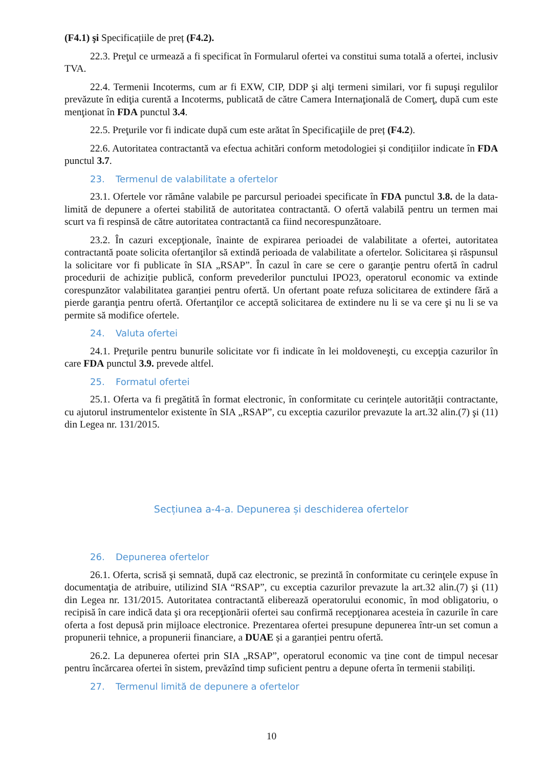(F4.1) şi Specificațiile de preț (F4.2).
22.3. Preţul ce urmează a fi specificat în Formularul ofertei va constitui suma totală a ofertei, inclusiv TVA.
22.4. Termenii Incoterms, cum ar fi EXW, CIP, DDP şi alţi termeni similari, vor fi supuşi regulilor prevăzute în ediţia curentă a Incoterms, publicată de către Camera Internaţională de Comerţ, după cum este menţionat în FDA punctul 3.4.
22.5. Preţurile vor fi indicate după cum este arătat în Specificaţiile de preț (F4.2).
22.6. Autoritatea contractantă va efectua achitări conform metodologiei și condițiilor indicate în FDA punctul 3.7.
23. Termenul de valabilitate a ofertelor
23.1. Ofertele vor rămâne valabile pe parcursul perioadei specificate în FDA punctul 3.8. de la data-limită de depunere a ofertei stabilită de autoritatea contractantă. O ofertă valabilă pentru un termen mai scurt va fi respinsă de către autoritatea contractantă ca fiind necorespunzătoare.
23.2. În cazuri excepţionale, înainte de expirarea perioadei de valabilitate a ofertei, autoritatea contractantă poate solicita ofertanţilor să extindă perioada de valabilitate a ofertelor. Solicitarea și răspunsul la solicitare vor fi publicate în SIA „RSAP”. În cazul în care se cere o garanţie pentru ofertă în cadrul procedurii de achiziție publică, conform prevederilor punctului IPO23, operatorul economic va extinde corespunzător valabilitatea garanției pentru ofertă. Un ofertant poate refuza solicitarea de extindere fără a pierde garanţia pentru ofertă. Ofertanţilor ce acceptă solicitarea de extindere nu li se va cere şi nu li se va permite să modifice ofertele.
24. Valuta ofertei
24.1. Preţurile pentru bunurile solicitate vor fi indicate în lei moldoveneşti, cu excepţia cazurilor în care FDA punctul 3.9. prevede altfel.
25. Formatul ofertei
25.1. Oferta va fi pregătită în format electronic, în conformitate cu cerințele autorității contractante, cu ajutorul instrumentelor existente în SIA „RSAP”, cu exceptia cazurilor prevazute la art.32 alin.(7) şi (11) din Legea nr. 131/2015.
Secțiunea a-4-a. Depunerea și deschiderea ofertelor
26. Depunerea ofertelor
26.1. Oferta, scrisă şi semnată, după caz electronic, se prezintă în conformitate cu cerinţele expuse în documentaţia de atribuire, utilizind SIA “RSAP”, cu exceptia cazurilor prevazute la art.32 alin.(7) şi (11) din Legea nr. 131/2015. Autoritatea contractantă eliberează operatorului economic, în mod obligatoriu, o recipisă în care indică data şi ora recepţionării ofertei sau confirmă recepţionarea acesteia în cazurile în care oferta a fost depusă prin mijloace electronice. Prezentarea ofertei presupune depunerea într-un set comun a propunerii tehnice, a propunerii financiare, a DUAE și a garanției pentru ofertă.
26.2. La depunerea ofertei prin SIA „RSAP”, operatorul economic va ține cont de timpul necesar pentru încărcarea ofertei în sistem, prevăzînd timp suficient pentru a depune oferta în termenii stabiliți.
27. Termenul limită de depunere a ofertelor
10